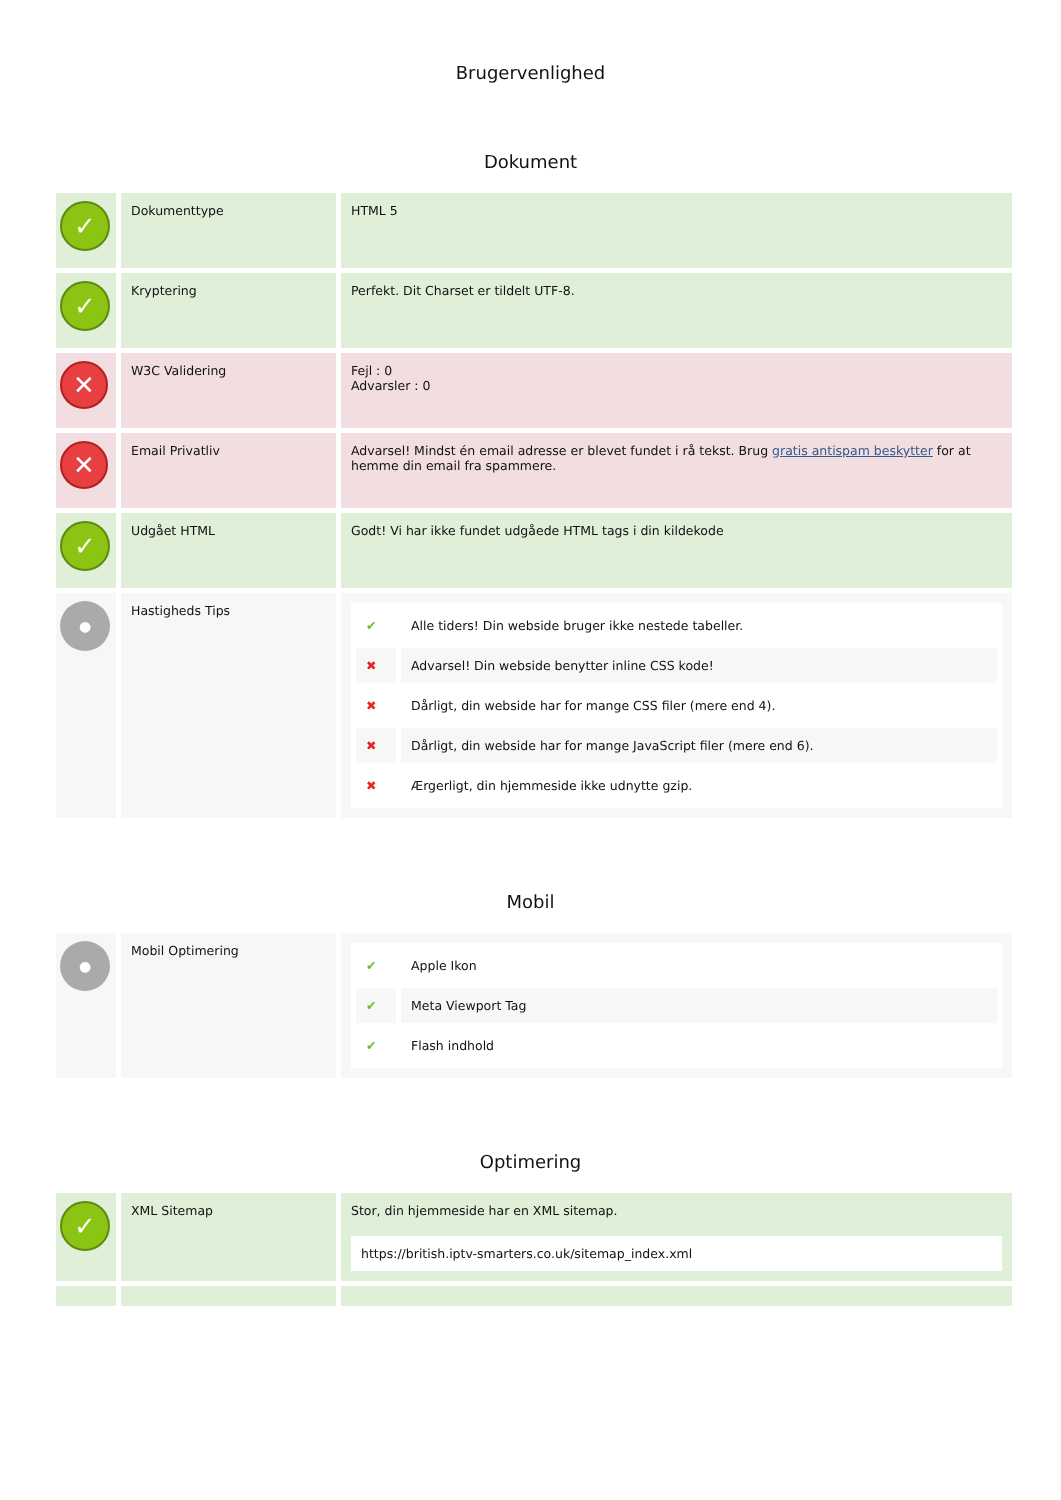Brugervenlighed
Dokument
| ✓ | Dokumenttype | HTML 5 |
| ✓ | Kryptering | Perfekt. Dit Charset er tildelt UTF-8. |
| ✕ | W3C Validering | Fejl : 0 Advarsler : 0 |
| ✕ | Email Privatliv | Advarsel! Mindst én email adresse er blevet fundet i rå tekst. Brug gratis antispam beskytter for at hemme din email fra spammere. |
| ✓ | Udgået HTML | Godt! Vi har ikke fundet udgåede HTML tags i din kildekode |
| ● | Hastigheds Tips | / ✔ / Alle tiders! Din webside bruger ikke nestede tabeller. / / ✖ / Advarsel! Din webside benytter inline CSS kode! / / ✖ / Dårligt, din webside har for mange CSS filer (mere end 4). / / ✖ / Dårligt, din webside har for mange JavaScript filer (mere end 6). / / ✖ / Ærgerligt, din hjemmeside ikke udnytte gzip. / |
Mobil
| ● | Mobil Optimering | / ✔ / Apple Ikon / / ✔ / Meta Viewport Tag / / ✔ / Flash indhold / |
Optimering
| ✓ | XML Sitemap | Stor, din hjemmeside har en XML sitemap. https://british.iptv-smarters.co.uk/sitemap_index.xml |